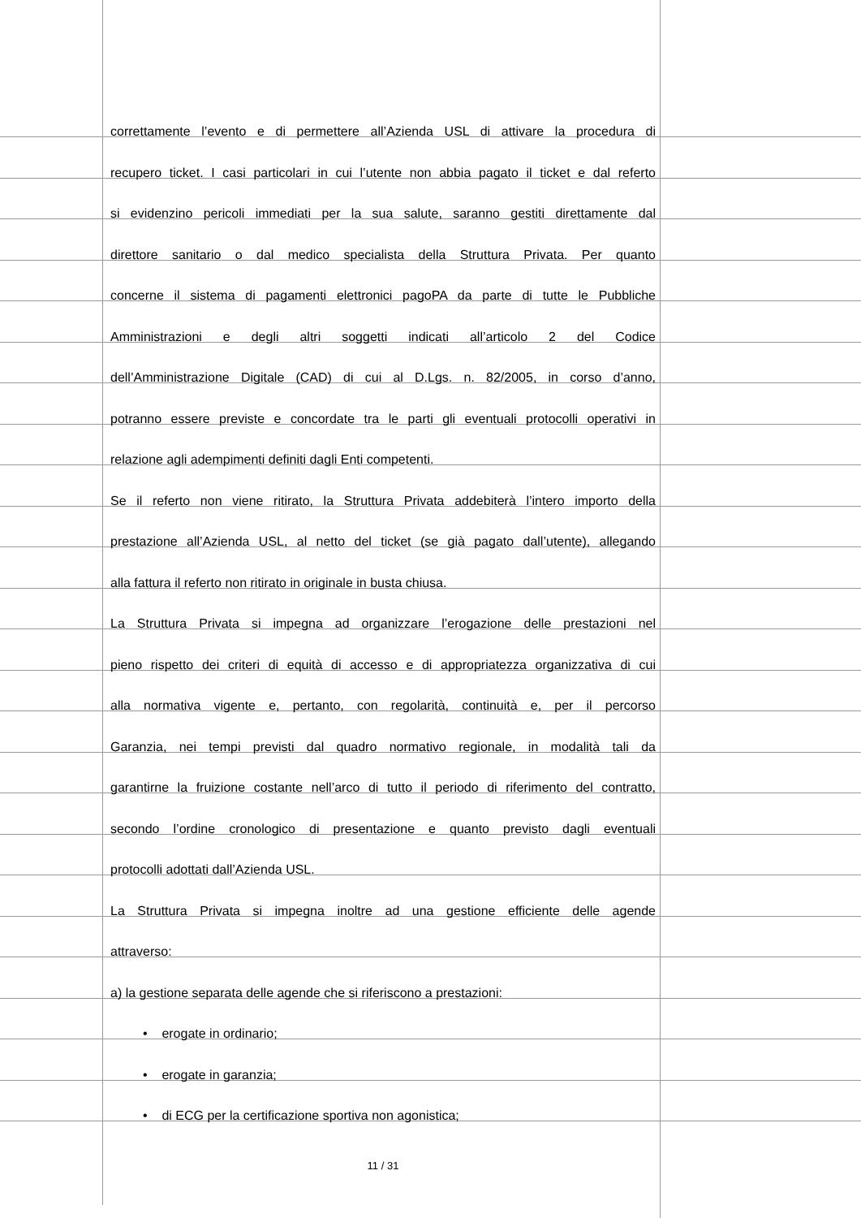correttamente l’evento e di permettere all’Azienda USL di attivare la procedura di
recupero ticket. I casi particolari in cui l’utente non abbia pagato il ticket e dal referto
si evidenzino pericoli immediati per la sua salute, saranno gestiti direttamente dal
direttore sanitario o dal medico specialista della Struttura Privata. Per quanto
concerne il sistema di pagamenti elettronici pagoPA da parte di tutte le Pubbliche
Amministrazioni e degli altri soggetti indicati all’articolo 2 del Codice
dell’Amministrazione Digitale (CAD) di cui al D.Lgs. n. 82/2005, in corso d’anno,
potranno essere previste e concordate tra le parti gli eventuali protocolli operativi in
relazione agli adempimenti definiti dagli Enti competenti.
Se il referto non viene ritirato, la Struttura Privata addebiterà l’intero importo della
prestazione all’Azienda USL, al netto del ticket (se già pagato dall’utente), allegando
alla fattura il referto non ritirato in originale in busta chiusa.
La Struttura Privata si impegna ad organizzare l’erogazione delle prestazioni nel
pieno rispetto dei criteri di equità di accesso e di appropriatezza organizzativa di cui
alla normativa vigente e, pertanto, con regolarità, continuità e, per il percorso
Garanzia, nei tempi previsti dal quadro normativo regionale, in modalità tali da
garantirne la fruizione costante nell’arco di tutto il periodo di riferimento del contratto,
secondo l’ordine cronologico di presentazione e quanto previsto dagli eventuali
protocolli adottati dall’Azienda USL.
La Struttura Privata si impegna inoltre ad una gestione efficiente delle agende
attraverso:
a) la gestione separata delle agende che si riferiscono a prestazioni:
• erogate in ordinario;
• erogate in garanzia;
• di ECG per la certificazione sportiva non agonistica;
11 / 31